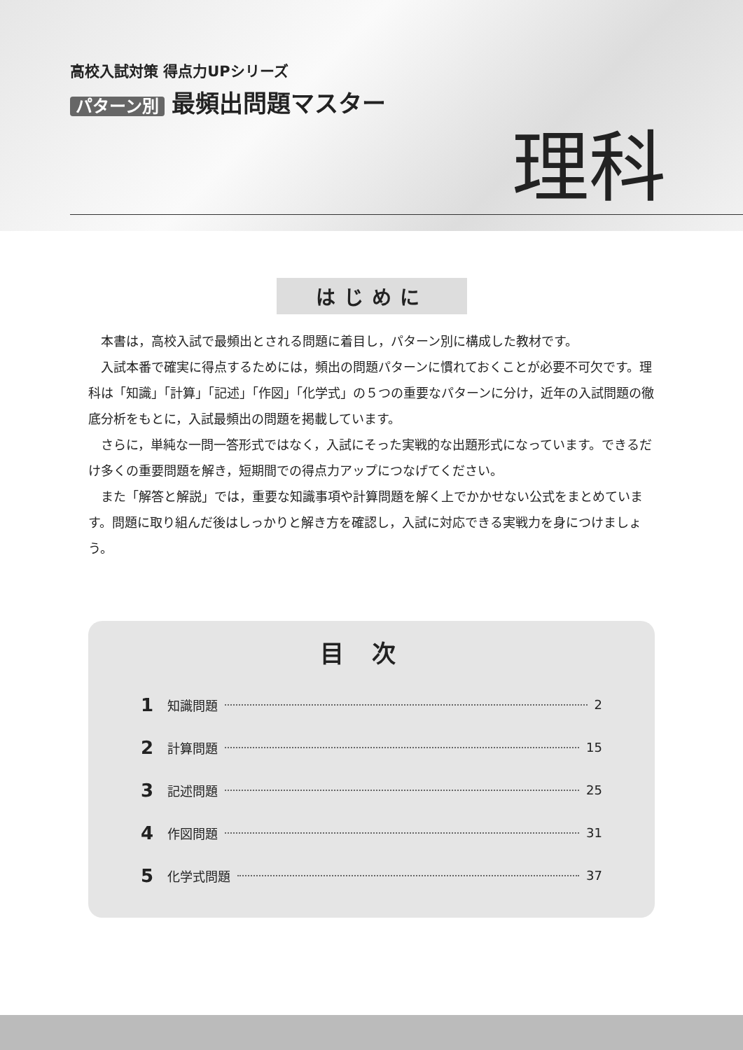高校入試対策 得点力UPシリーズ
パターン別 最頻出問題マスター
理科
はじめに
本書は，高校入試で最頻出とされる問題に着目し，パターン別に構成した教材です。
入試本番で確実に得点するためには，頻出の問題パターンに慣れておくことが必要不可欠です。理科は「知識」「計算」「記述」「作図」「化学式」の５つの重要なパターンに分け，近年の入試問題の徹底分析をもとに，入試最頻出の問題を掲載しています。
さらに，単純な一問一答形式ではなく，入試にそった実戦的な出題形式になっています。できるだけ多くの重要問題を解き，短期間での得点力アップにつなげてください。
また「解答と解説」では，重要な知識事項や計算問題を解く上でかかせない公式をまとめています。問題に取り組んだ後はしっかりと解き方を確認し，入試に対応できる実戦力を身につけましょう。
目次
1 知識問題 2
2 計算問題 15
3 記述問題 25
4 作図問題 31
5 化学式問題 37